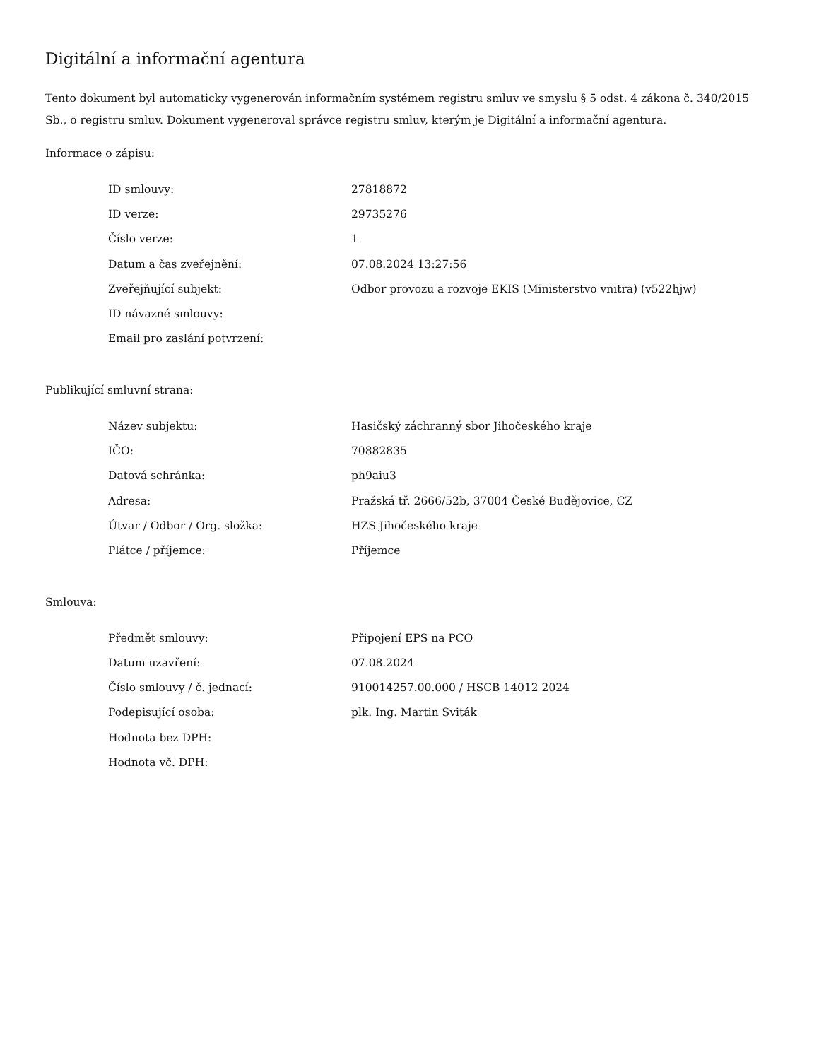Digitální a informační agentura
Tento dokument byl automaticky vygenerován informačním systémem registru smluv ve smyslu § 5 odst. 4 zákona č. 340/2015 Sb., o registru smluv. Dokument vygeneroval správce registru smluv, kterým je Digitální a informační agentura.
Informace o zápisu:
| ID smlouvy: | 27818872 |
| ID verze: | 29735276 |
| Číslo verze: | 1 |
| Datum a čas zveřejnění: | 07.08.2024 13:27:56 |
| Zveřejňující subjekt: | Odbor provozu a rozvoje EKIS (Ministerstvo vnitra) (v522hjw) |
| ID návazné smlouvy: | |
| Email pro zaslání potvrzení: | |
Publikující smluvní strana:
| Název subjektu: | Hasičský záchranný sbor Jihočeského kraje |
| IČO: | 70882835 |
| Datová schránka: | ph9aiu3 |
| Adresa: | Pražská tř. 2666/52b, 37004 České Budějovice, CZ |
| Útvar / Odbor / Org. složka: | HZS Jihočeského kraje |
| Plátce / příjemce: | Příjemce |
Smlouva:
| Předmět smlouvy: | Připojení EPS na PCO |
| Datum uzavření: | 07.08.2024 |
| Číslo smlouvy / č. jednací: | 910014257.00.000 / HSCB 14012 2024 |
| Podepisující osoba: | plk. Ing. Martin Sviták |
| Hodnota bez DPH: | |
| Hodnota vč. DPH: | |